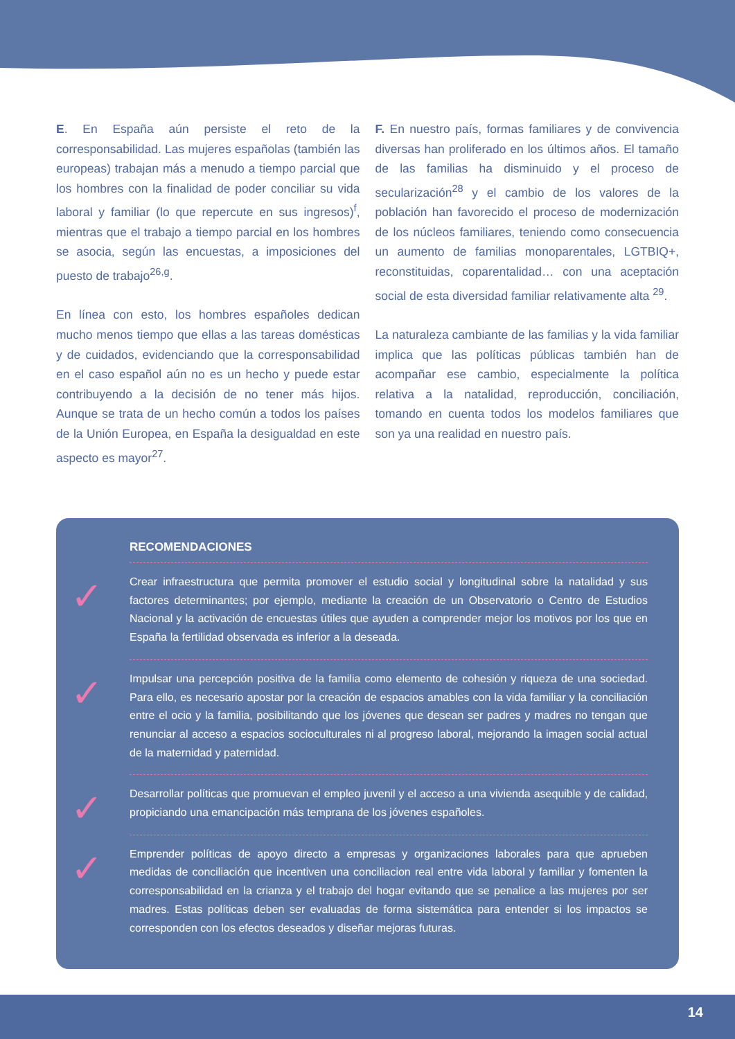E. En España aún persiste el reto de la corresponsabilidad. Las mujeres españolas (también las europeas) trabajan más a menudo a tiempo parcial que los hombres con la finalidad de poder conciliar su vida laboral y familiar (lo que repercute en sus ingresos)<sup>f</sup>, mientras que el trabajo a tiempo parcial en los hombres se asocia, según las encuestas, a imposiciones del puesto de trabajo<sup>26,g</sup>.
En línea con esto, los hombres españoles dedican mucho menos tiempo que ellas a las tareas domésticas y de cuidados, evidenciando que la corresponsabilidad en el caso español aún no es un hecho y puede estar contribuyendo a la decisión de no tener más hijos. Aunque se trata de un hecho común a todos los países de la Unión Europea, en España la desigualdad en este aspecto es mayor<sup>27</sup>.
F. En nuestro país, formas familiares y de convivencia diversas han proliferado en los últimos años. El tamaño de las familias ha disminuido y el proceso de secularización<sup>28</sup> y el cambio de los valores de la población han favorecido el proceso de modernización de los núcleos familiares, teniendo como consecuencia un aumento de familias monoparentales, LGTBIQ+, reconstituidas, coparentalidad… con una aceptación social de esta diversidad familiar relativamente alta <sup>29</sup>.
La naturaleza cambiante de las familias y la vida familiar implica que las políticas públicas también han de acompañar ese cambio, especialmente la política relativa a la natalidad, reproducción, conciliación, tomando en cuenta todos los modelos familiares que son ya una realidad en nuestro país.
RECOMENDACIONES
✓ Crear infraestructura que permita promover el estudio social y longitudinal sobre la natalidad y sus factores determinantes; por ejemplo, mediante la creación de un Observatorio o Centro de Estudios Nacional y la activación de encuestas útiles que ayuden a comprender mejor los motivos por los que en España la fertilidad observada es inferior a la deseada.
✓ Impulsar una percepción positiva de la familia como elemento de cohesión y riqueza de una sociedad. Para ello, es necesario apostar por la creación de espacios amables con la vida familiar y la conciliación entre el ocio y la familia, posibilitando que los jóvenes que desean ser padres y madres no tengan que renunciar al acceso a espacios socioculturales ni al progreso laboral, mejorando la imagen social actual de la maternidad y paternidad.
✓ Desarrollar políticas que promuevan el empleo juvenil y el acceso a una vivienda asequible y de calidad, propiciando una emancipación más temprana de los jóvenes españoles.
✓ Emprender políticas de apoyo directo a empresas y organizaciones laborales para que aprueben medidas de conciliación que incentiven una conciliacion real entre vida laboral y familiar y fomenten la corresponsabilidad en la crianza y el trabajo del hogar evitando que se penalice a las mujeres por ser madres. Estas políticas deben ser evaluadas de forma sistemática para entender si los impactos se corresponden con los efectos deseados y diseñar mejoras futuras.
14